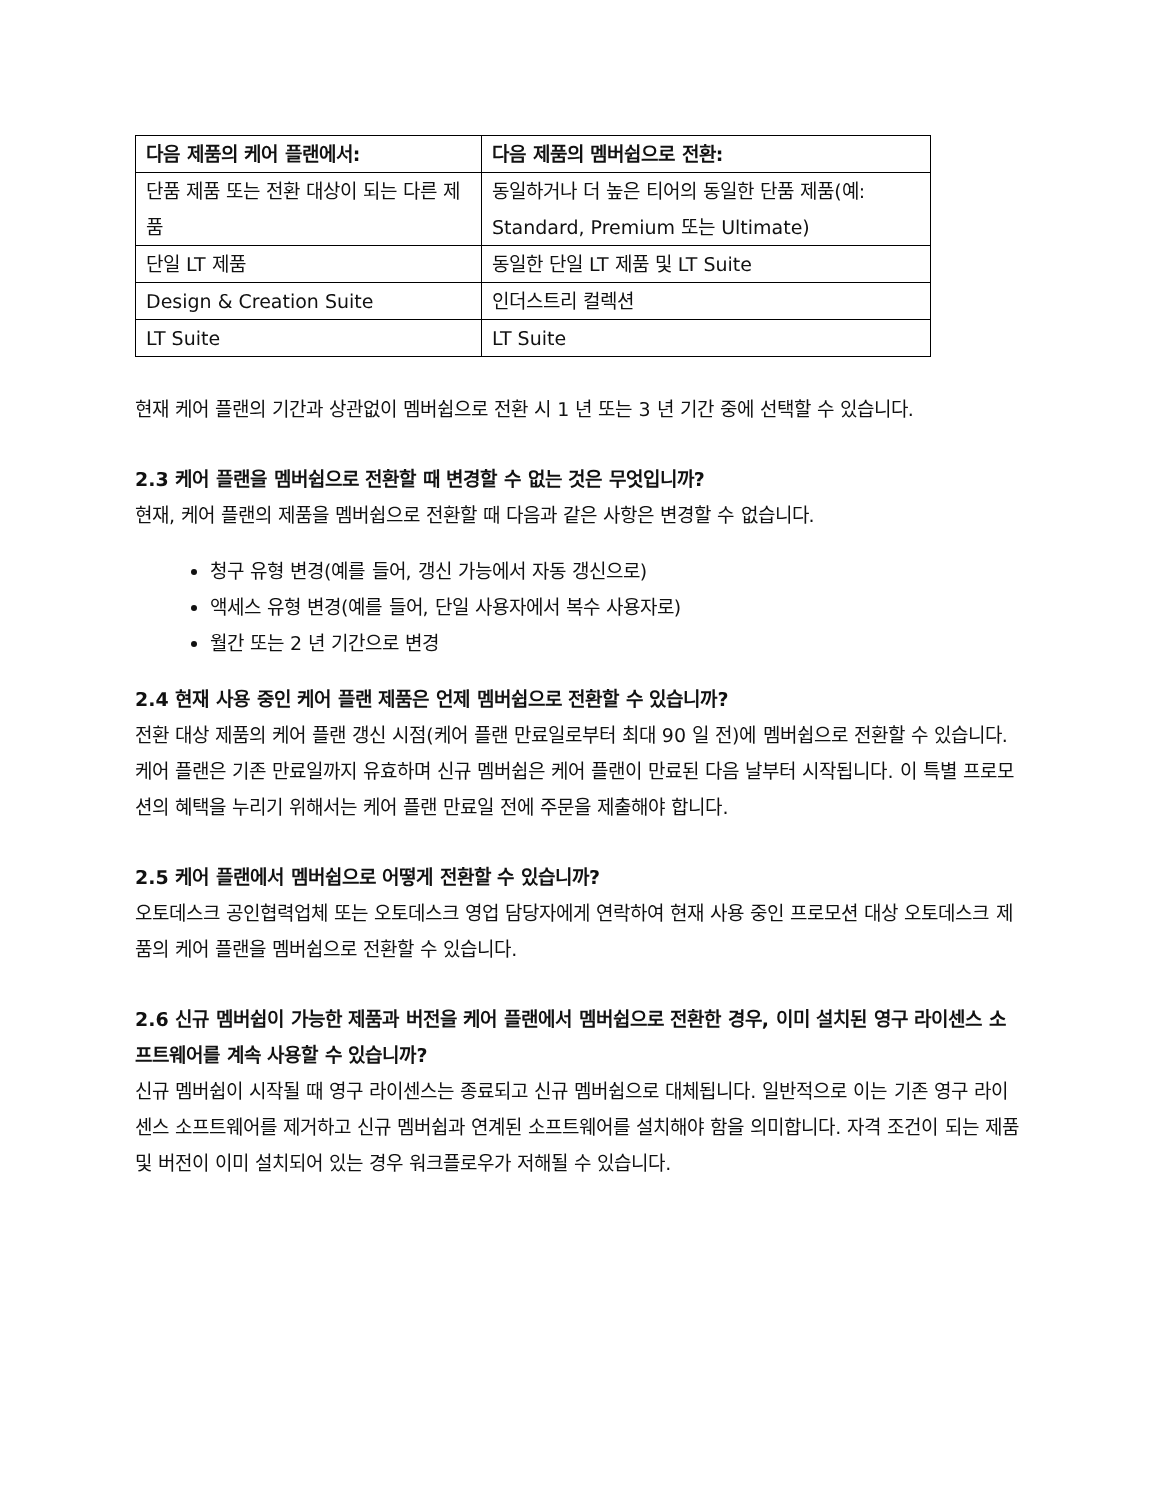| 다음 제품의 케어 플랜에서: | 다음 제품의 멤버쉽으로 전환: |
| --- | --- |
| 단품 제품 또는 전환 대상이 되는 다른 제품 | 동일하거나 더 높은 티어의 동일한 단품 제품(예: Standard, Premium 또는 Ultimate) |
| 단일 LT 제품 | 동일한 단일 LT 제품 및 LT Suite |
| Design & Creation Suite | 인더스트리 컬렉션 |
| LT Suite | LT Suite |
현재 케어 플랜의 기간과 상관없이 멤버쉽으로 전환 시 1 년 또는 3 년 기간 중에 선택할 수 있습니다.
2.3 케어 플랜을 멤버쉽으로 전환할 때 변경할 수 없는 것은 무엇입니까?
현재, 케어 플랜의 제품을 멤버쉽으로 전환할 때 다음과 같은 사항은 변경할 수 없습니다.
청구 유형 변경(예를 들어, 갱신 가능에서 자동 갱신으로)
액세스 유형 변경(예를 들어, 단일 사용자에서 복수 사용자로)
월간 또는 2 년 기간으로 변경
2.4 현재 사용 중인 케어 플랜 제품은 언제 멤버쉽으로 전환할 수 있습니까?
전환 대상 제품의 케어 플랜 갱신 시점(케어 플랜 만료일로부터 최대 90 일 전)에 멤버쉽으로 전환할 수 있습니다. 케어 플랜은 기존 만료일까지 유효하며 신규 멤버쉽은 케어 플랜이 만료된 다음 날부터 시작됩니다. 이 특별 프로모션의 혜택을 누리기 위해서는 케어 플랜 만료일 전에 주문을 제출해야 합니다.
2.5 케어 플랜에서 멤버쉽으로 어떻게 전환할 수 있습니까?
오토데스크 공인협력업체 또는 오토데스크 영업 담당자에게 연락하여 현재 사용 중인 프로모션 대상 오토데스크 제품의 케어 플랜을 멤버쉽으로 전환할 수 있습니다.
2.6 신규 멤버쉽이 가능한 제품과 버전을 케어 플랜에서 멤버쉽으로 전환한 경우, 이미 설치된 영구 라이센스 소프트웨어를 계속 사용할 수 있습니까?
신규 멤버쉽이 시작될 때 영구 라이센스는 종료되고 신규 멤버쉽으로 대체됩니다. 일반적으로 이는 기존 영구 라이센스 소프트웨어를 제거하고 신규 멤버쉽과 연계된 소프트웨어를 설치해야 함을 의미합니다. 자격 조건이 되는 제품 및 버전이 이미 설치되어 있는 경우 워크플로우가 저해될 수 있습니다.